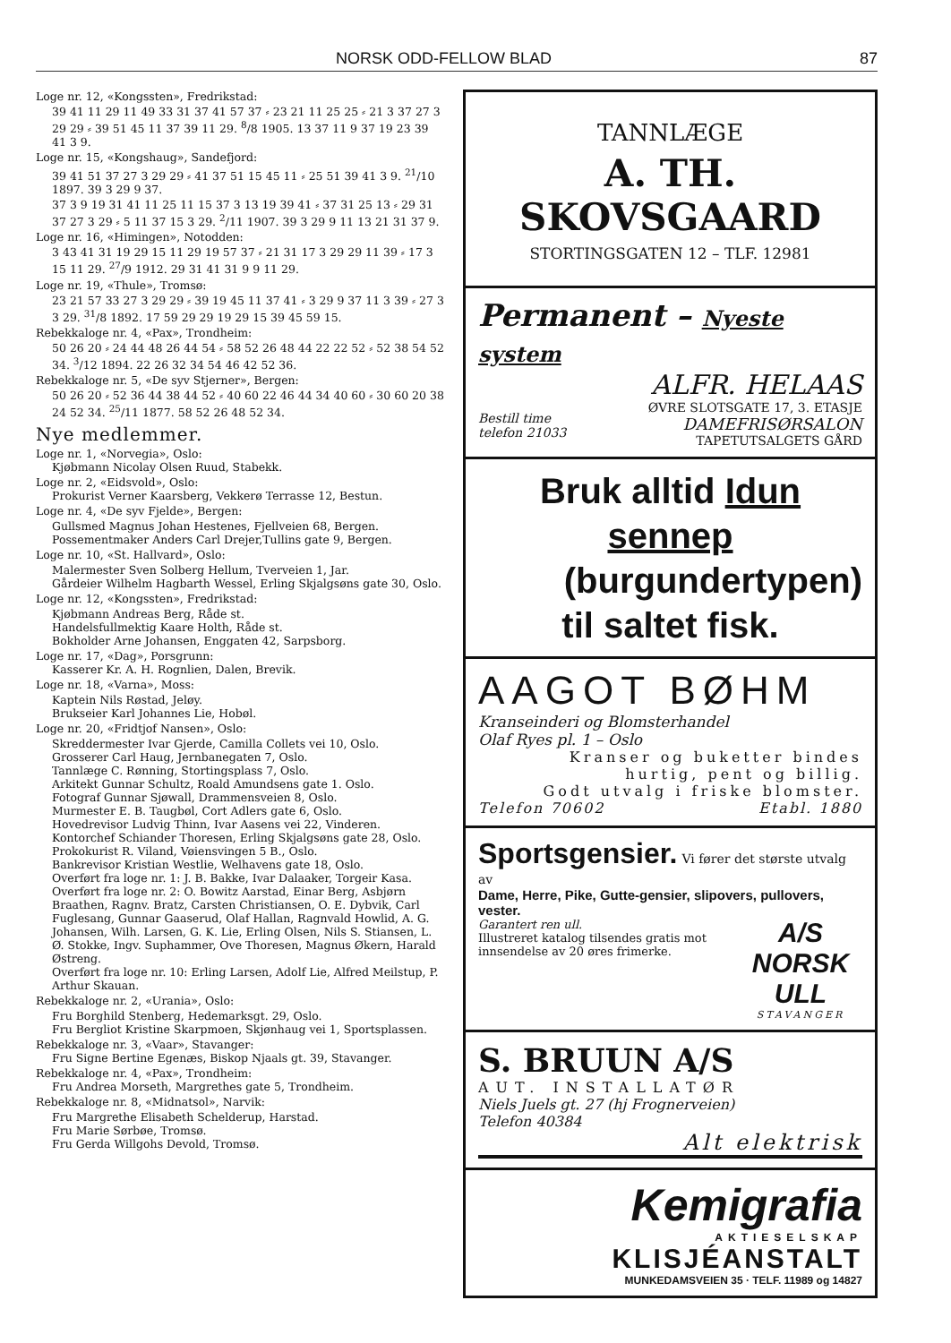NORSK ODD-FELLOW BLAD 87
Loge nr. 12, «Kongssten», Fredrikstad:
39 41 11 29 11 49 33 31 37 41 57 37 ⸗ 23 21 11 25 25 ⸗ 21 3 37 27 3 29 29 ⸗ 39 51 45 11 37 39 11 29. <sup>8</sup>/8 1905. 13 37 11 9 37 19 23 39 41 3 9.
Loge nr. 15, «Kongshaug», Sandefjord:
39 41 51 37 27 3 29 29 ⸗ 41 37 51 15 45 11 ⸗ 25 51 39 41 3 9. <sup>21</sup>/10 1897. 39 3 29 9 37.
37 3 9 19 31 41 11 25 11 15 37 3 13 19 39 41 ⸗ 37 31 25 13 ⸗ 29 31 37 27 3 29 ⸗ 5 11 37 15 3 29. <sup>2</sup>/11 1907. 39 3 29 9 11 13 21 31 37 9.
Loge nr. 16, «Himingen», Notodden:
3 43 41 31 19 29 15 11 29 19 57 37 ⸗ 21 31 17 3 29 29 11 39 ⸗ 17 3 15 11 29. <sup>27</sup>/9 1912. 29 31 41 31 9 9 11 29.
Loge nr. 19, «Thule», Tromsø:
23 21 57 33 27 3 29 29 ⸗ 39 19 45 11 37 41 ⸗ 3 29 9 37 11 3 39 ⸗ 27 3 3 29. <sup>31</sup>/8 1892. 17 59 29 29 19 29 15 39 45 59 15.
Rebekkaloge nr. 4, «Pax», Trondheim:
50 26 20 ⸗ 24 44 48 26 44 54 ⸗ 58 52 26 48 44 22 22 52 ⸗ 52 38 54 52 34. <sup>3</sup>/12 1894. 22 26 32 34 54 46 42 52 36.
Rebekkaloge nr. 5, «De syv Stjerner», Bergen:
50 26 20 ⸗ 52 36 44 38 44 52 ⸗ 40 60 22 46 44 34 40 60 ⸗ 30 60 20 38 24 52 34. <sup>25</sup>/11 1877. 58 52 26 48 52 34.
Nye medlemmer.
Loge nr. 1, «Norvegia», Oslo:
Kjøbmann Nicolay Olsen Ruud, Stabekk.
Loge nr. 2, «Eidsvold», Oslo:
Prokurist Verner Kaarsberg, Vekkerø Terrasse 12, Bestun.
Loge nr. 4, «De syv Fjelde», Bergen:
Gullsmed Magnus Johan Hestenes, Fjellveien 68, Bergen.
Possementmaker Anders Carl Drejer,Tullins gate 9, Bergen.
Loge nr. 10, «St. Hallvard», Oslo:
Malermester Sven Solberg Hellum, Tverveien 1, Jar.
Gårdeier Wilhelm Hagbarth Wessel, Erling Skjalgsøns gate 30, Oslo.
Loge nr. 12, «Kongssten», Fredrikstad:
Kjøbmann Andreas Berg, Råde st.
Handelsfullmektig Kaare Holth, Råde st.
Bokholder Arne Johansen, Enggaten 42, Sarpsborg.
Loge nr. 17, «Dag», Porsgrunn:
Kasserer Kr. A. H. Rognlien, Dalen, Brevik.
Loge nr. 18, «Varna», Moss:
Kaptein Nils Røstad, Jeløy.
Brukseier Karl Johannes Lie, Hobøl.
Loge nr. 20, «Fridtjof Nansen», Oslo:
Skreddermester Ivar Gjerde, Camilla Collets vei 10, Oslo.
Grosserer Carl Haug, Jernbanegaten 7, Oslo.
Tannlæge C. Rønning, Stortingsplass 7, Oslo.
Arkitekt Gunnar Schultz, Roald Amundsens gate 1. Oslo.
Fotograf Gunnar Sjøwall, Drammensveien 8, Oslo.
Murmester E. B. Taugbøl, Cort Adlers gate 6, Oslo.
Hovedrevisor Ludvig Thinn, Ivar Aasens vei 22, Vinderen.
Kontorchef Schiander Thoresen, Erling Skjalgsøns gate 28, Oslo.
Prokokurist R. Viland, Vøiensvingen 5 B., Oslo.
Bankrevisor Kristian Westlie, Welhavens gate 18, Oslo.
Overført fra loge nr. 1: J. B. Bakke, Ivar Dalaaker, Torgeir Kasa.
Overført fra loge nr. 2: O. Bowitz Aarstad, Einar Berg, Asbjørn Braathen, Ragnv. Bratz, Carsten Christiansen, O. E. Dybvik, Carl Fuglesang, Gunnar Gaaserud, Olaf Hallan, Ragnvald Howlid, A. G. Johansen, Wilh. Larsen, G. K. Lie, Erling Olsen, Nils S. Stiansen, L. Ø. Stokke, Ingv. Suphammer, Ove Thoresen, Magnus Økern, Harald Østreng.
Overført fra loge nr. 10: Erling Larsen, Adolf Lie, Alfred Meilstup, P. Arthur Skauan.
Rebekkaloge nr. 2, «Urania», Oslo:
Fru Borghild Stenberg, Hedemarksgt. 29, Oslo.
Fru Bergliot Kristine Skarpmoen, Skjønhaug vei 1, Sportsplassen.
Rebekkaloge nr. 3, «Vaar», Stavanger:
Fru Signe Bertine Egenæs, Biskop Njaals gt. 39, Stavanger.
Rebekkaloge nr. 4, «Pax», Trondheim:
Fru Andrea Morseth, Margrethes gate 5, Trondheim.
Rebekkaloge nr. 8, «Midnatsol», Narvik:
Fru Margrethe Elisabeth Schelderup, Harstad.
Fru Marie Sørbøe, Tromsø.
Fru Gerda Willgohs Devold, Tromsø.
TANNLÆGE
A. TH. SKOVSGAARD
STORTINGSGATEN 12 – TLF. 12981
Permanent – Nyeste system
ALFR. HELAAS
Bestill time
telefon 21033
ØVRE SLOTSGATE 17, 3. ETASJE
DAMEFRISØRSALON
TAPETUTSALGETS GÅRD
Bruk alltid Idun sennep
(burgundertypen)
til saltet fisk.
AAGOT BØHM
Kranseinderi og Blomsterhandel
Olaf Ryes pl. 1 – Oslo
Kranser og buketter bindes
hurtig, pent og billig.
Godt utvalg i friske blomster.
Telefon 70602 Etabl. 1880
Sportsgensier. Vi fører det største utvalg av
Dame, Herre, Pike, Gutte-gensier, slipovers, pullovers, vester.
Garantert ren ull.
Illustreret katalog tilsendes gratis mot innsendelse av 20 øres frimerke.
A/S NORSK ULL
STAVANGER
S. BRUUN A/S
AUT. INSTALLATØR
Niels Juels gt. 27 (hj Frognerveien)
Telefon 40384
Alt elektrisk
Kemigrafia
AKTIESELSKAP
KLISJÉANSTALT
MUNKEDAMSVEIEN 35 · TELF. 11989 og 14827